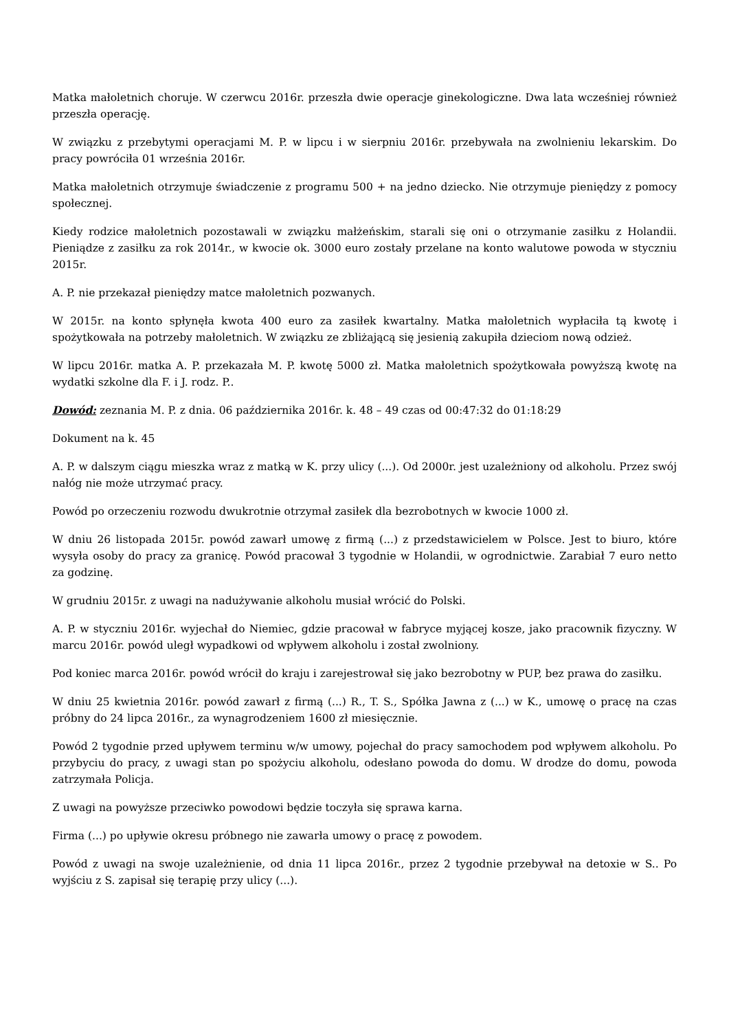Matka małoletnich choruje. W czerwcu 2016r. przeszła dwie operacje ginekologiczne. Dwa lata wcześniej również przeszła operację.
W związku z przebytymi operacjami M. P. w lipcu i w sierpniu 2016r. przebywała na zwolnieniu lekarskim. Do pracy powróciła 01 września 2016r.
Matka małoletnich otrzymuje świadczenie z programu 500 + na jedno dziecko. Nie otrzymuje pieniędzy z pomocy społecznej.
Kiedy rodzice małoletnich pozostawali w związku małżeńskim, starali się oni o otrzymanie zasiłku z Holandii. Pieniądze z zasiłku za rok 2014r., w kwocie ok. 3000 euro zostały przelane na konto walutowe powoda w styczniu 2015r.
A. P. nie przekazał pieniędzy matce małoletnich pozwanych.
W 2015r. na konto spłynęła kwota 400 euro za zasiłek kwartalny. Matka małoletnich wypłaciła tą kwotę i spożytkowała na potrzeby małoletnich. W związku ze zbliżającą się jesienią zakupiła dzieciom nową odzież.
W lipcu 2016r. matka A. P. przekazała M. P. kwotę 5000 zł. Matka małoletnich spożytkowała powyższą kwotę na wydatki szkolne dla F. i J. rodz. P..
Dowód: zeznania M. P. z dnia. 06 października 2016r. k. 48 – 49 czas od 00:47:32 do 01:18:29
Dokument na k. 45
A. P. w dalszym ciągu mieszka wraz z matką w K. przy ulicy (...). Od 2000r. jest uzależniony od alkoholu. Przez swój nałóg nie może utrzymać pracy.
Powód po orzeczeniu rozwodu dwukrotnie otrzymał zasiłek dla bezrobotnych w kwocie 1000 zł.
W dniu 26 listopada 2015r. powód zawarł umowę z firmą (...) z przedstawicielem w Polsce. Jest to biuro, które wysyła osoby do pracy za granicę. Powód pracował 3 tygodnie w Holandii, w ogrodnictwie. Zarabiał 7 euro netto za godzinę.
W grudniu 2015r. z uwagi na nadużywanie alkoholu musiał wrócić do Polski.
A. P. w styczniu 2016r. wyjechał do Niemiec, gdzie pracował w fabryce myjącej kosze, jako pracownik fizyczny. W marcu 2016r. powód uległ wypadkowi od wpływem alkoholu i został zwolniony.
Pod koniec marca 2016r. powód wrócił do kraju i zarejestrował się jako bezrobotny w PUP, bez prawa do zasiłku.
W dniu 25 kwietnia 2016r. powód zawarł z firmą (...) R., T. S., Spółka Jawna z (...) w K., umowę o pracę na czas próbny do 24 lipca 2016r., za wynagrodzeniem 1600 zł miesięcznie.
Powód 2 tygodnie przed upływem terminu w/w umowy, pojechał do pracy samochodem pod wpływem alkoholu. Po przybyciu do pracy, z uwagi stan po spożyciu alkoholu, odesłano powoda do domu. W drodze do domu, powoda zatrzymała Policja.
Z uwagi na powyższe przeciwko powodowi będzie toczyła się sprawa karna.
Firma (...) po upływie okresu próbnego nie zawarła umowy o pracę z powodem.
Powód z uwagi na swoje uzależnienie, od dnia 11 lipca 2016r., przez 2 tygodnie przebywał na detoxie w S.. Po wyjściu z S. zapisał się terapię przy ulicy (...).